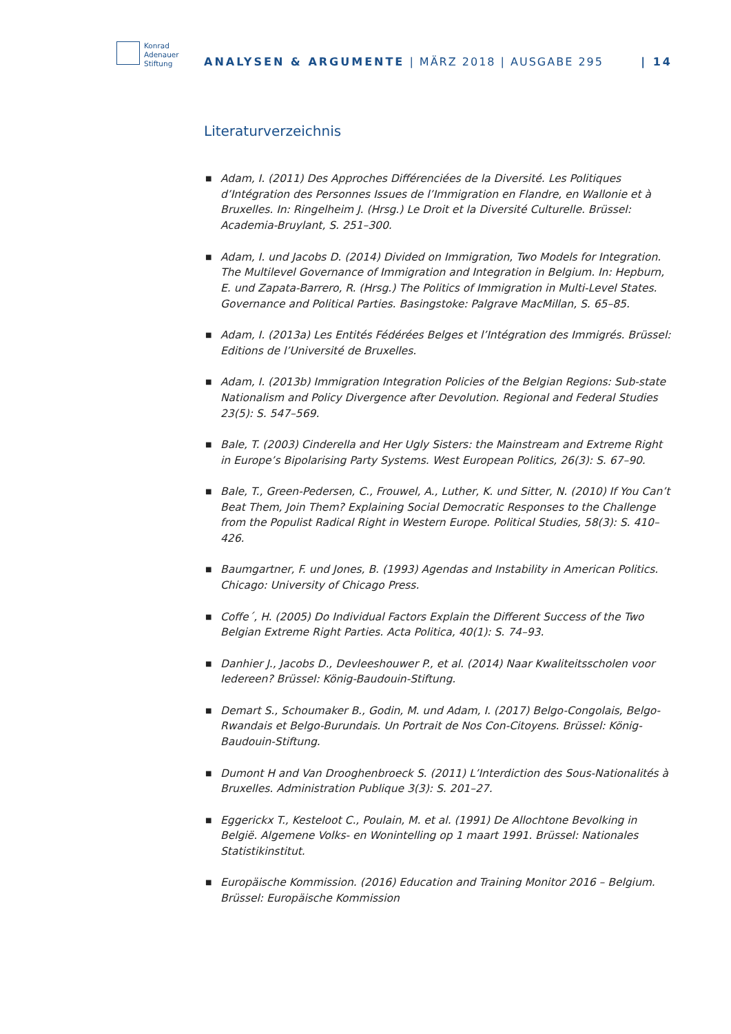Konrad
Adenauer
Stiftung
ANALYSEN & ARGUMENTE | MÄRZ 2018 | AUSGABE 295
| 14
Literaturverzeichnis
■ Adam, I. (2011) Des Approches Différenciées de la Diversité. Les Politiques d’Intégration des Personnes Issues de l’Immigration en Flandre, en Wallonie et à Bruxelles. In: Ringelheim J. (Hrsg.) Le Droit et la Diversité Culturelle. Brüssel: Academia-Bruylant, S. 251–300.
■ Adam, I. und Jacobs D. (2014) Divided on Immigration, Two Models for Integration. The Multilevel Governance of Immigration and Integration in Belgium. In: Hepburn, E. und Zapata-Barrero, R. (Hrsg.) The Politics of Immigration in Multi-Level States. Governance and Political Parties. Basingstoke: Palgrave MacMillan, S. 65–85.
■ Adam, I. (2013a) Les Entités Fédérées Belges et l’Intégration des Immigrés. Brüssel: Editions de l’Université de Bruxelles.
■ Adam, I. (2013b) Immigration Integration Policies of the Belgian Regions: Sub-state Nationalism and Policy Divergence after Devolution. Regional and Federal Studies 23(5): S. 547–569.
■ Bale, T. (2003) Cinderella and Her Ugly Sisters: the Mainstream and Extreme Right in Europe’s Bipolarising Party Systems. West European Politics, 26(3): S. 67–90.
■ Bale, T., Green-Pedersen, C., Frouwel, A., Luther, K. und Sitter, N. (2010) If You Can’t Beat Them, Join Them? Explaining Social Democratic Responses to the Challenge from the Populist Radical Right in Western Europe. Political Studies, 58(3): S. 410–426.
■ Baumgartner, F. und Jones, B. (1993) Agendas and Instability in American Politics. Chicago: University of Chicago Press.
■ Coffe´, H. (2005) Do Individual Factors Explain the Different Success of the Two Belgian Extreme Right Parties. Acta Politica, 40(1): S. 74–93.
■ Danhier J., Jacobs D., Devleeshouwer P., et al. (2014) Naar Kwaliteitsscholen voor Iedereen? Brüssel: König-Baudouin-Stiftung.
■ Demart S., Schoumaker B., Godin, M. und Adam, I. (2017) Belgo-Congolais, Belgo-Rwandais et Belgo-Burundais. Un Portrait de Nos Con-Citoyens. Brüssel: König-Baudouin-Stiftung.
■ Dumont H and Van Drooghenbroeck S. (2011) L’Interdiction des Sous-Nationalités à Bruxelles. Administration Publique 3(3): S. 201–27.
■ Eggerickx T., Kesteloot C., Poulain, M. et al. (1991) De Allochtone Bevolking in België. Algemene Volks- en Wonintelling op 1 maart 1991. Brüssel: Nationales Statistikinstitut.
■ Europäische Kommission. (2016) Education and Training Monitor 2016 – Belgium. Brüssel: Europäische Kommission